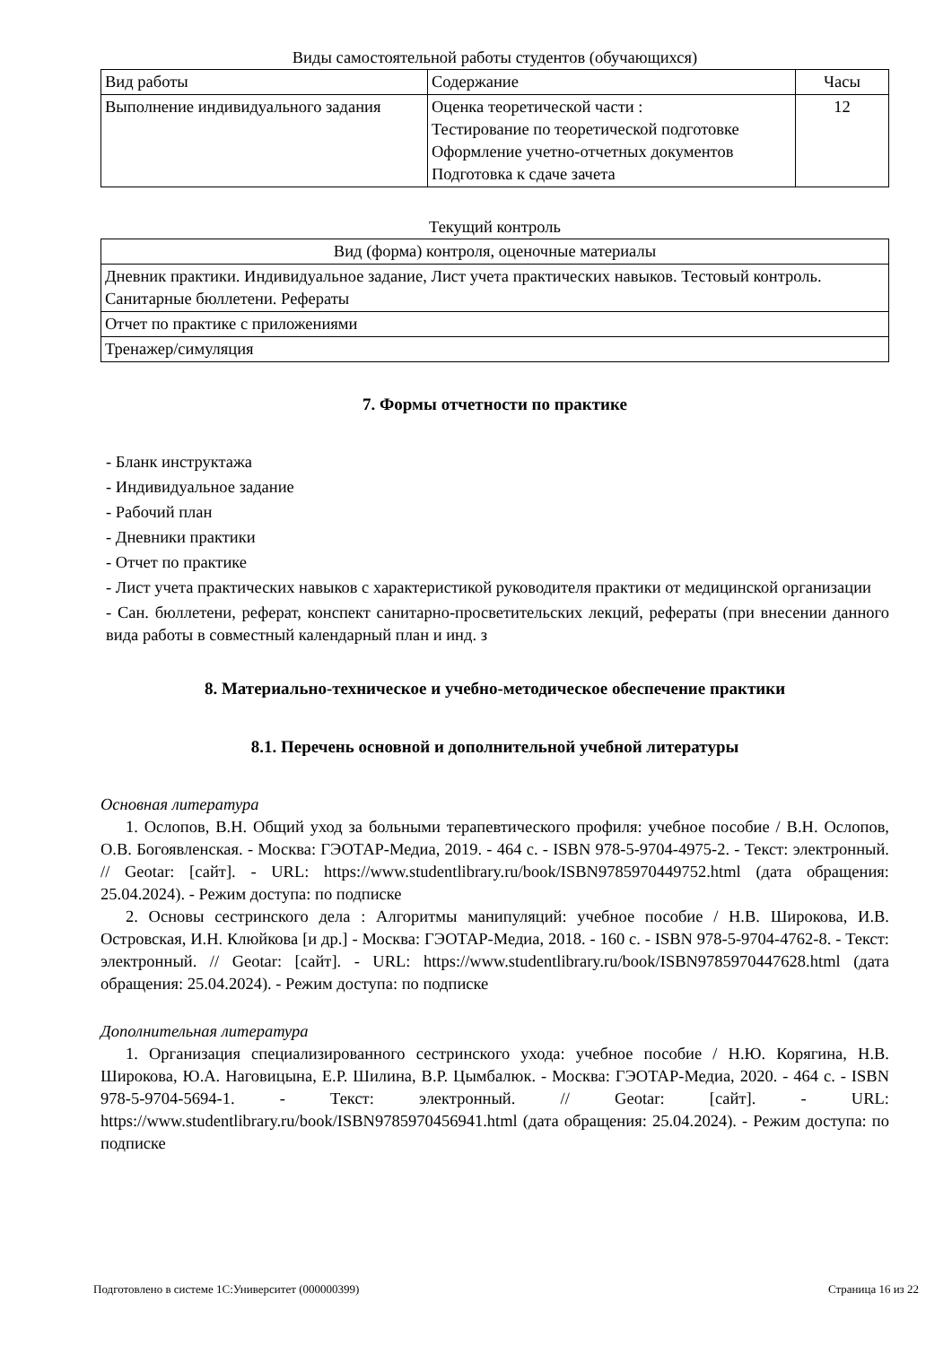Виды самостоятельной работы студентов (обучающихся)
| Вид работы | Содержание | Часы |
| --- | --- | --- |
| Выполнение индивидуального задания | Оценка теоретической части : Тестирование по теоретической подготовке Оформление учетно-отчетных документов Подготовка к сдаче зачета | 12 |
Текущий контроль
| Вид (форма) контроля, оценочные материалы |
| --- |
| Дневник практики. Индивидуальное задание, Лист учета практических навыков. Тестовый контроль. Санитарные бюллетени. Рефераты |
| Отчет по практике с приложениями |
| Тренажер/симуляция |
7. Формы отчетности по практике
- Бланк инструктажа
- Индивидуальное задание
- Рабочий план
- Дневники практики
- Отчет по практике
- Лист учета практических навыков с характеристикой руководителя практики от медицинской организации
- Сан. бюллетени, реферат, конспект санитарно-просветительских лекций, рефераты (при внесении данного вида работы в совместный календарный план и инд. з
8. Материально-техническое и учебно-методическое обеспечение практики
8.1. Перечень основной и дополнительной учебной литературы
Основная литература
1. Ослопов, В.Н. Общий уход за больными терапевтического профиля: учебное пособие / В.Н. Ослопов, О.В. Богоявленская. - Москва: ГЭОТАР-Медиа, 2019. - 464 с. - ISBN 978-5-9704-4975-2. - Текст: электронный. // Geotar: [сайт]. - URL: https://www.studentlibrary.ru/book/ISBN9785970449752.html (дата обращения: 25.04.2024). - Режим доступа: по подписке
2. Основы сестринского дела : Алгоритмы манипуляций: учебное пособие / Н.В. Широкова, И.В. Островская, И.Н. Клюйкова [и др.] - Москва: ГЭОТАР-Медиа, 2018. - 160 с. - ISBN 978-5-9704-4762-8. - Текст: электронный. // Geotar: [сайт]. - URL: https://www.studentlibrary.ru/book/ISBN9785970447628.html (дата обращения: 25.04.2024). - Режим доступа: по подписке
Дополнительная литература
1. Организация специализированного сестринского ухода: учебное пособие / Н.Ю. Корягина, Н.В. Широкова, Ю.А. Наговицына, Е.Р. Шилина, В.Р. Цымбалюк. - Москва: ГЭОТАР-Медиа, 2020. - 464 с. - ISBN 978-5-9704-5694-1. - Текст: электронный. // Geotar: [сайт]. - URL: https://www.studentlibrary.ru/book/ISBN9785970456941.html (дата обращения: 25.04.2024). - Режим доступа: по подписке
Подготовлено в системе 1С:Университет (000000399) Страница 16 из 22